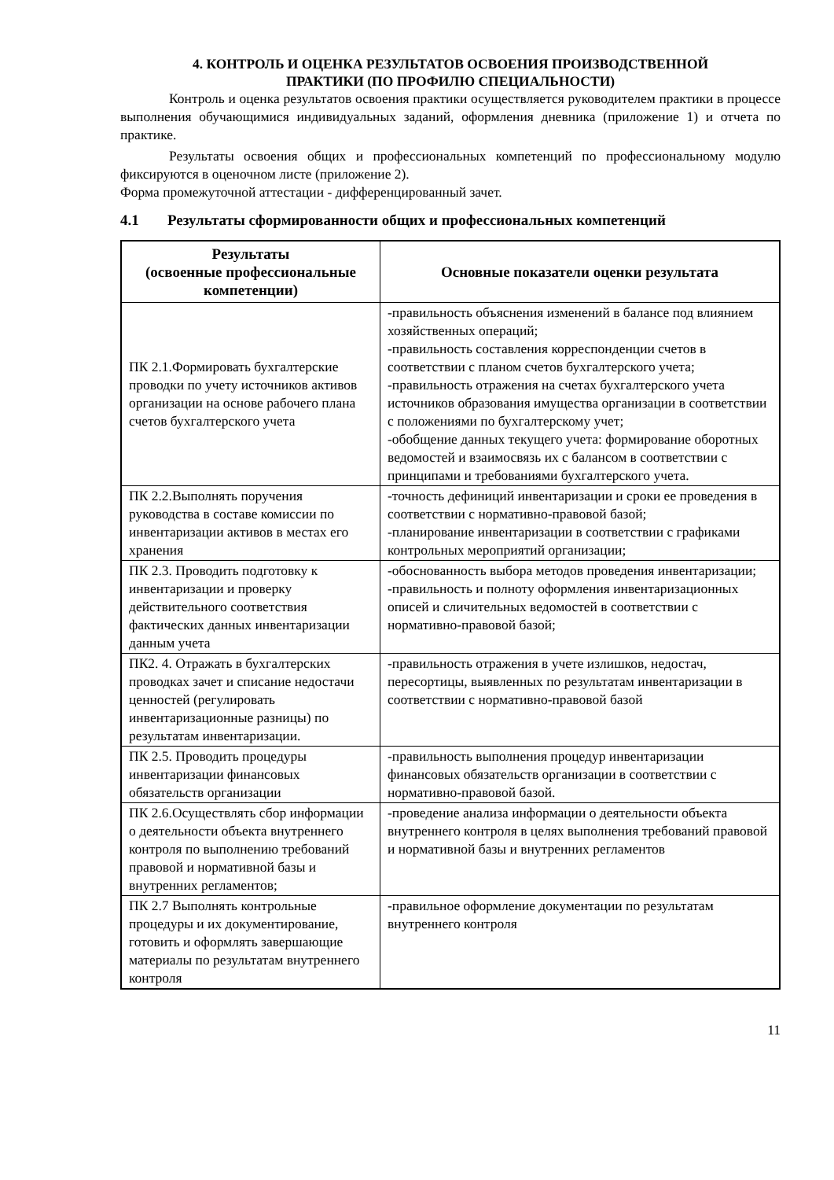4. КОНТРОЛЬ И ОЦЕНКА РЕЗУЛЬТАТОВ ОСВОЕНИЯ ПРОИЗВОДСТВЕННОЙ
ПРАКТИКИ (ПО ПРОФИЛЮ СПЕЦИАЛЬНОСТИ)
Контроль и оценка результатов освоения практики осуществляется руководителем практики в процессе выполнения обучающимися индивидуальных заданий, оформления дневника (приложение 1) и отчета по практике.
Результаты освоения общих и профессиональных компетенций по профессиональному модулю фиксируются в оценочном листе (приложение 2).
Форма промежуточной аттестации - дифференцированный зачет.
4.1 Результаты сформированности общих и профессиональных компетенций
| Результаты (освоенные профессиональные компетенции) | Основные показатели оценки результата |
| --- | --- |
| ПК 2.1.Формировать бухгалтерские проводки по учету источников активов организации на основе рабочего плана счетов бухгалтерского учета | -правильность объяснения изменений в балансе под влиянием хозяйственных операций; -правильность составления корреспонденции счетов в соответствии с планом счетов бухгалтерского учета; -правильность отражения на счетах бухгалтерского учета источников образования имущества организации в соответствии с положениями по бухгалтерскому учет; -обобщение данных текущего учета: формирование оборотных ведомостей и взаимосвязь их с балансом в соответствии с принципами и требованиями бухгалтерского учета. |
| ПК 2.2.Выполнять поручения руководства в составе комиссии по инвентаризации активов в местах его хранения | -точность дефиниций инвентаризации и сроки ее проведения в соответствии с нормативно-правовой базой; -планирование инвентаризации в соответствии с графиками контрольных мероприятий организации; |
| ПК 2.3. Проводить подготовку к инвентаризации и проверку действительного соответствия фактических данных инвентаризации данным учета | -обоснованность выбора методов проведения инвентаризации; -правильность и полноту оформления инвентаризационных описей и сличительных ведомостей в соответствии с нормативно-правовой базой; |
| ПК2. 4. Отражать в бухгалтерских проводках зачет и списание недостачи ценностей (регулировать инвентаризационные разницы) по результатам инвентаризации. | -правильность отражения в учете излишков, недостач, пересортицы, выявленных по результатам инвентаризации в соответствии с нормативно-правовой базой |
| ПК 2.5. Проводить процедуры инвентаризации финансовых обязательств организации | -правильность выполнения процедур инвентаризации финансовых обязательств организации в соответствии с нормативно-правовой базой. |
| ПК 2.6.Осуществлять сбор информации о деятельности объекта внутреннего контроля по выполнению требований правовой и нормативной базы и внутренних регламентов; | -проведение анализа информации о деятельности объекта внутреннего контроля в целях выполнения требований правовой и нормативной базы и внутренних регламентов |
| ПК 2.7 Выполнять контрольные процедуры и их документирование, готовить и оформлять завершающие материалы по результатам внутреннего контроля | -правильное оформление документации по результатам внутреннего контроля |
11